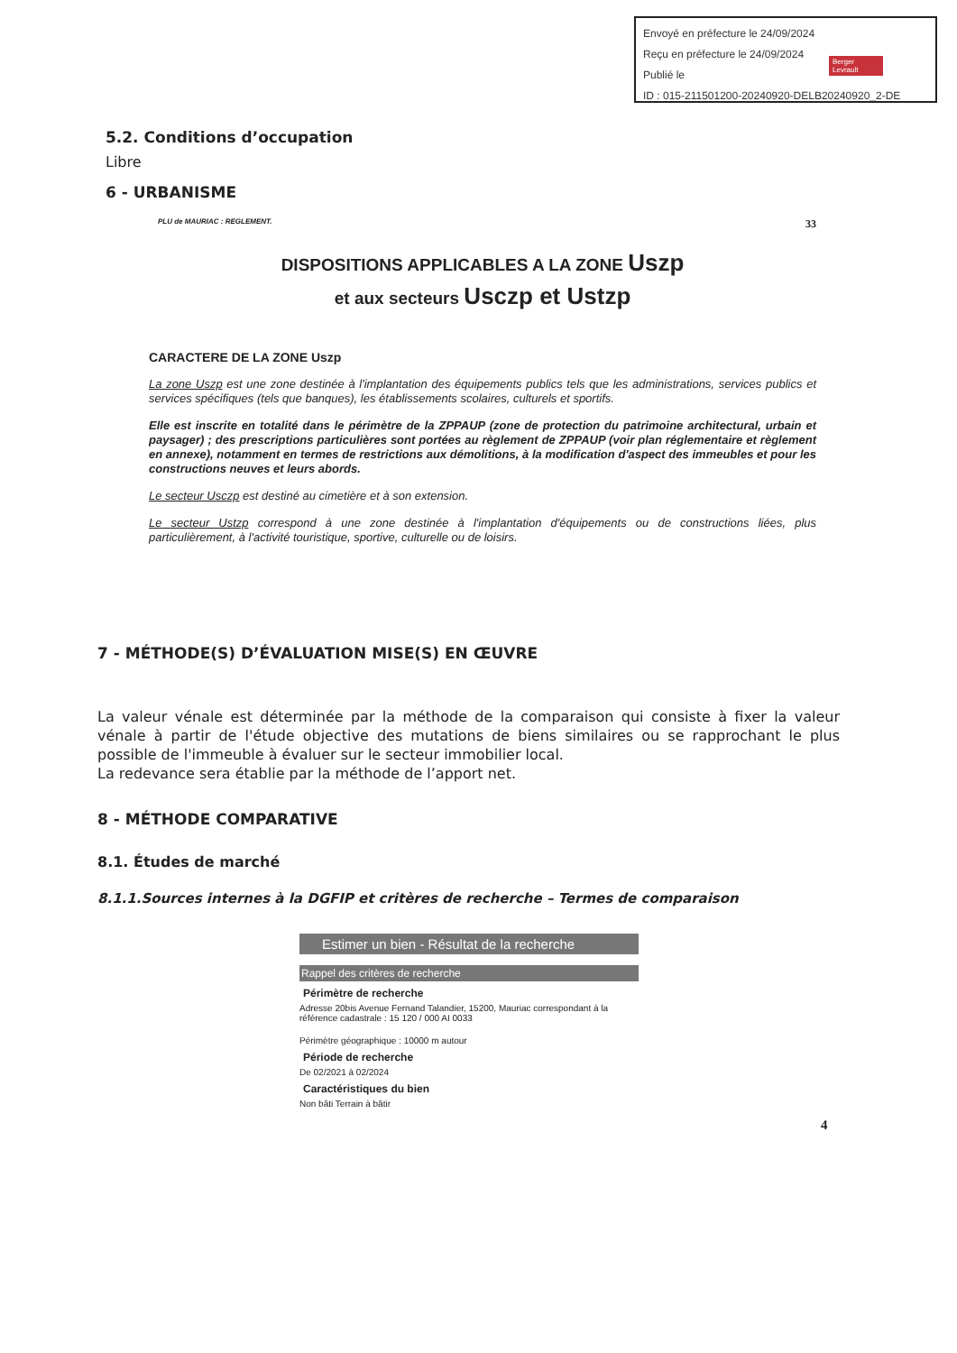Envoyé en préfecture le 24/09/2024
Reçu en préfecture le 24/09/2024
Publié le
ID : 015-211501200-20240920-DELB20240920_2-DE
Berger Levrault
5.2. Conditions d’occupation
Libre
6 - URBANISME
PLU de MAURIAC : REGLEMENT. 33
DISPOSITIONS APPLICABLES A LA ZONE Uszp
et aux secteurs Usczp et Ustzp
CARACTERE DE LA ZONE Uszp
La zone Uszp est une zone destinée à l'implantation des équipements publics tels que les administrations, services publics et services spécifiques (tels que banques), les établissements scolaires, culturels et sportifs.
Elle est inscrite en totalité dans le périmètre de la ZPPAUP (zone de protection du patrimoine architectural, urbain et paysager) ; des prescriptions particulières sont portées au règlement de ZPPAUP (voir plan réglementaire et règlement en annexe), notamment en termes de restrictions aux démolitions, à la modification d'aspect des immeubles et pour les constructions neuves et leurs abords.
Le secteur Usczp est destiné au cimetière et à son extension.
Le secteur Ustzp correspond à une zone destinée à l'implantation d'équipements ou de constructions liées, plus particulièrement, à l'activité touristique, sportive, culturelle ou de loisirs.
7 - MÉTHODE(S) D’ÉVALUATION MISE(S) EN ŒUVRE
La valeur vénale est déterminée par la méthode de la comparaison qui consiste à fixer la valeur vénale à partir de l'étude objective des mutations de biens similaires ou se rapprochant le plus possible de l'immeuble à évaluer sur le secteur immobilier local.
La redevance sera établie par la méthode de l’apport net.
8 - MÉTHODE COMPARATIVE
8.1. Études de marché
8.1.1.Sources internes à la DGFIP et critères de recherche – Termes de comparaison
Estimer un bien - Résultat de la recherche
Rappel des critères de recherche
Périmètre de recherche
Adresse 20bis Avenue Fernand Talandier, 15200, Mauriac correspondant à la référence cadastrale : 15 120 / 000 AI 0033
Périmètre géographique : 10000 m autour
Période de recherche
De 02/2021 à 02/2024
Caractéristiques du bien
Non bâti Terrain à bâtir
4